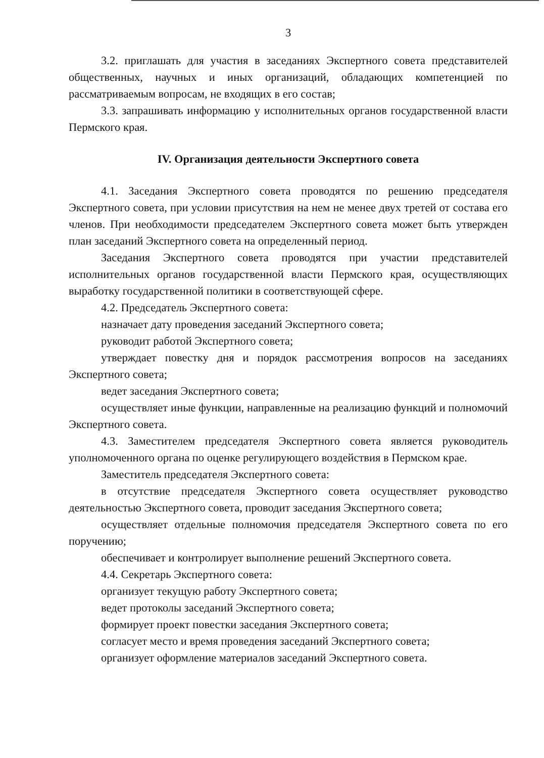3
3.2. приглашать для участия в заседаниях Экспертного совета представителей общественных, научных и иных организаций, обладающих компетенцией по рассматриваемым вопросам, не входящих в его состав;
3.3. запрашивать информацию у исполнительных органов государственной власти Пермского края.
IV. Организация деятельности Экспертного совета
4.1. Заседания Экспертного совета проводятся по решению председателя Экспертного совета, при условии присутствия на нем не менее двух третей от состава его членов. При необходимости председателем Экспертного совета может быть утвержден план заседаний Экспертного совета на определенный период.
Заседания Экспертного совета проводятся при участии представителей исполнительных органов государственной власти Пермского края, осуществляющих выработку государственной политики в соответствующей сфере.
4.2. Председатель Экспертного совета:
назначает дату проведения заседаний Экспертного совета;
руководит работой Экспертного совета;
утверждает повестку дня и порядок рассмотрения вопросов на заседаниях Экспертного совета;
ведет заседания Экспертного совета;
осуществляет иные функции, направленные на реализацию функций и полномочий Экспертного совета.
4.3. Заместителем председателя Экспертного совета является руководитель уполномоченного органа по оценке регулирующего воздействия в Пермском крае.
Заместитель председателя Экспертного совета:
в отсутствие председателя Экспертного совета осуществляет руководство деятельностью Экспертного совета, проводит заседания Экспертного совета;
осуществляет отдельные полномочия председателя Экспертного совета по его поручению;
обеспечивает и контролирует выполнение решений Экспертного совета.
4.4. Секретарь Экспертного совета:
организует текущую работу Экспертного совета;
ведет протоколы заседаний Экспертного совета;
формирует проект повестки заседания Экспертного совета;
согласует место и время проведения заседаний Экспертного совета;
организует оформление материалов заседаний Экспертного совета.